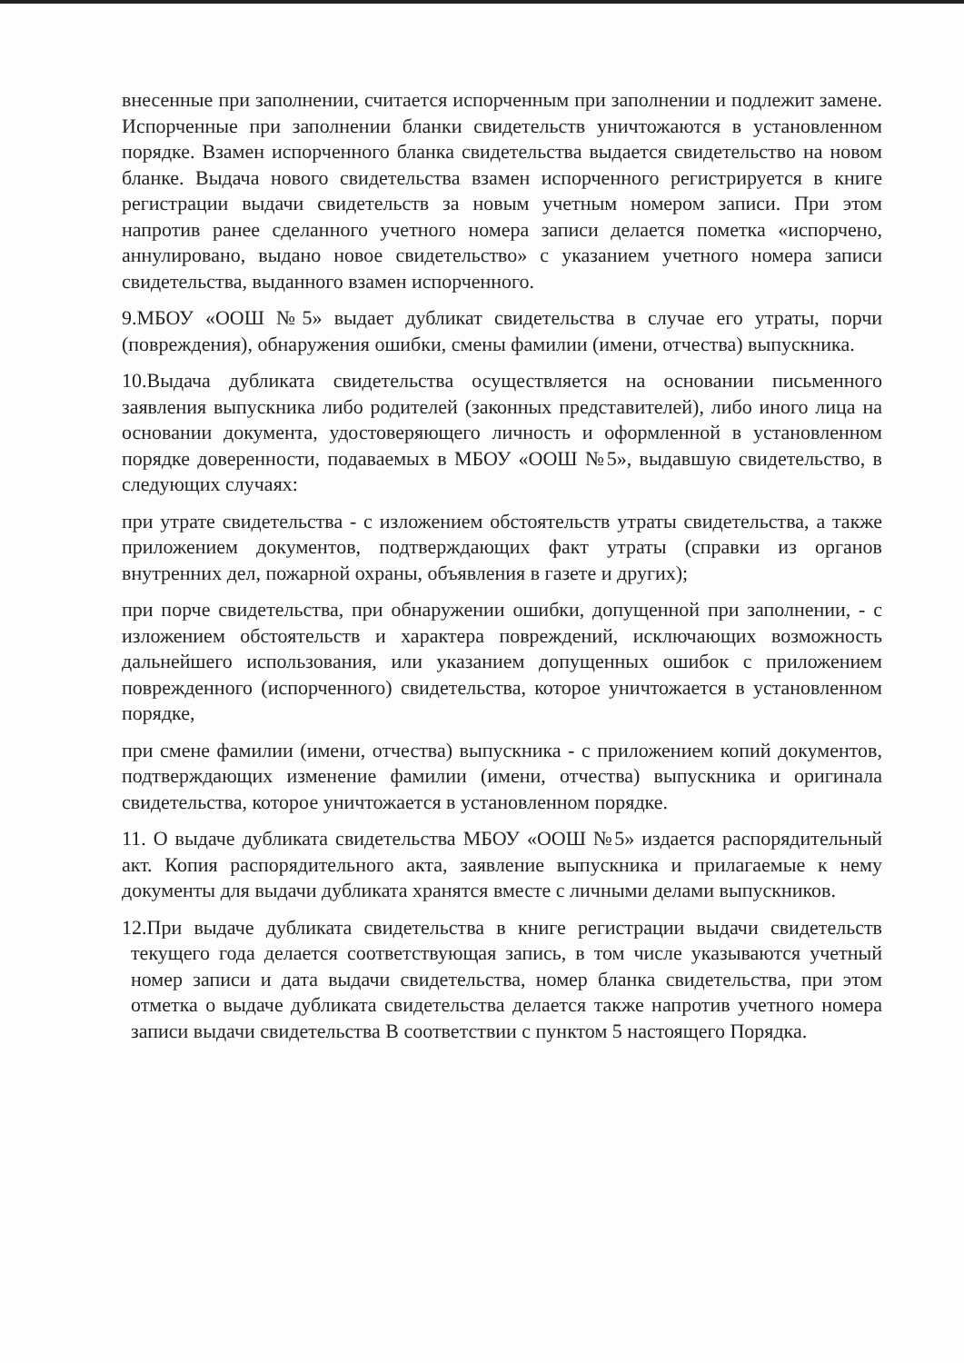внесенные при заполнении, считается испорченным при заполнении и подлежит замене. Испорченные при заполнении бланки свидетельств уничтожаются в установленном порядке. Взамен испорченного бланка свидетельства выдается свидетельство на новом бланке. Выдача нового свидетельства взамен испорченного регистрируется в книге регистрации выдачи свидетельств за новым учетным номером записи. При этом напротив ранее сделанного учетного номера записи делается пометка «испорчено, аннулировано, выдано новое свидетельство» с указанием учетного номера записи свидетельства, выданного взамен испорченного.
9.МБОУ «ООШ №5» выдает дубликат свидетельства в случае его утраты, порчи (повреждения), обнаружения ошибки, смены фамилии (имени, отчества) выпускника.
10.Выдача дубликата свидетельства осуществляется на основании письменного заявления выпускника либо родителей (законных представителей), либо иного лица на основании документа, удостоверяющего личность и оформленной в установленном порядке доверенности, подаваемых в МБОУ «ООШ №5», выдавшую свидетельство, в следующих случаях:
при утрате свидетельства - с изложением обстоятельств утраты свидетельства, а также приложением документов, подтверждающих факт утраты (справки из органов внутренних дел, пожарной охраны, объявления в газете и других);
при порче свидетельства, при обнаружении ошибки, допущенной при заполнении, - с изложением обстоятельств и характера повреждений, исключающих возможность дальнейшего использования, или указанием допущенных ошибок с приложением поврежденного (испорченного) свидетельства, которое уничтожается в установленном порядке,
при смене фамилии (имени, отчества) выпускника - с приложением копий документов, подтверждающих изменение фамилии (имени, отчества) выпускника и оригинала свидетельства, которое уничтожается в установленном порядке.
11. О выдаче дубликата свидетельства МБОУ «ООШ №5» издается распорядительный акт. Копия распорядительного акта, заявление выпускника и прилагаемые к нему документы для выдачи дубликата хранятся вместе с личными делами выпускников.
12.При выдаче дубликата свидетельства в книге регистрации выдачи свидетельств текущего года делается соответствующая запись, в том числе указываются учетный номер записи и дата выдачи свидетельства, номер бланка свидетельства, при этом отметка о выдаче дубликата свидетельства делается также напротив учетного номера записи выдачи свидетельства В соответствии с пунктом 5 настоящего Порядка.